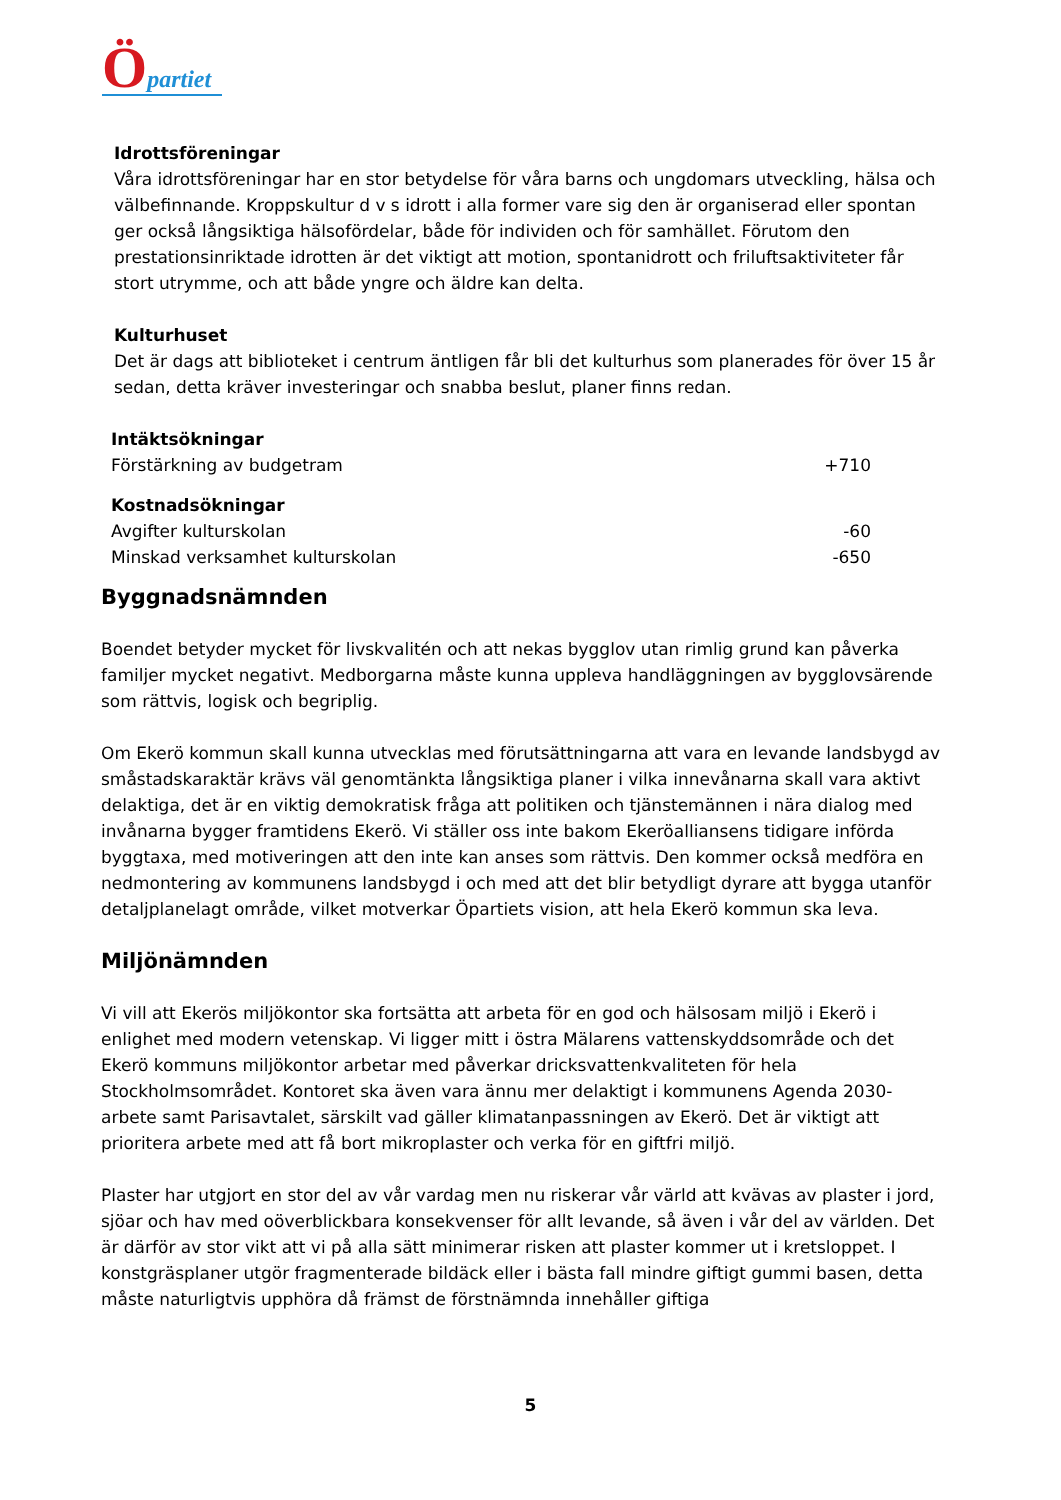Öpartiet
Idrottsföreningar
Våra idrottsföreningar har en stor betydelse för våra barns och ungdomars utveckling, hälsa och välbefinnande. Kroppskultur d v s idrott i alla former vare sig den är organiserad eller spontan ger också långsiktiga hälsofördelar, både för individen och för samhället. Förutom den prestationsinriktade idrotten är det viktigt att motion, spontanidrott och friluftsaktiviteter får stort utrymme, och att både yngre och äldre kan delta.
Kulturhuset
Det är dags att biblioteket i centrum äntligen får bli det kulturhus som planerades för över 15 år sedan, detta kräver investeringar och snabba beslut, planer finns redan.
| Intäktsökningar | |
| Förstärkning av budgetram | +710 |
| Kostnadsökningar | |
| Avgifter kulturskolan | -60 |
| Minskad verksamhet kulturskolan | -650 |
Byggnadsnämnden
Boendet betyder mycket för livskvalitén och att nekas bygglov utan rimlig grund kan påverka familjer mycket negativt. Medborgarna måste kunna uppleva handläggningen av bygglovsärende som rättvis, logisk och begriplig.
Om Ekerö kommun skall kunna utvecklas med förutsättningarna att vara en levande landsbygd av småstadskaraktär krävs väl genomtänkta långsiktiga planer i vilka innevånarna skall vara aktivt delaktiga, det är en viktig demokratisk fråga att politiken och tjänstemännen i nära dialog med invånarna bygger framtidens Ekerö. Vi ställer oss inte bakom Ekeröalliansens tidigare införda byggtaxa, med motiveringen att den inte kan anses som rättvis. Den kommer också medföra en nedmontering av kommunens landsbygd i och med att det blir betydligt dyrare att bygga utanför detaljplanelagt område, vilket motverkar Öpartiets vision, att hela Ekerö kommun ska leva.
Miljönämnden
Vi vill att Ekerös miljökontor ska fortsätta att arbeta för en god och hälsosam miljö i Ekerö i enlighet med modern vetenskap. Vi ligger mitt i östra Mälarens vattenskyddsområde och det Ekerö kommuns miljökontor arbetar med påverkar dricksvattenkvaliteten för hela Stockholmsområdet. Kontoret ska även vara ännu mer delaktigt i kommunens Agenda 2030-arbete samt Parisavtalet, särskilt vad gäller klimatanpassningen av Ekerö. Det är viktigt att prioritera arbete med att få bort mikroplaster och verka för en giftfri miljö.
Plaster har utgjort en stor del av vår vardag men nu riskerar vår värld att kvävas av plaster i jord, sjöar och hav med oöverblickbara konsekvenser för allt levande, så även i vår del av världen. Det är därför av stor vikt att vi på alla sätt minimerar risken att plaster kommer ut i kretsloppet. I konstgräsplaner utgör fragmenterade bildäck eller i bästa fall mindre giftigt gummi basen, detta måste naturligtvis upphöra då främst de förstnämnda innehåller giftiga
5